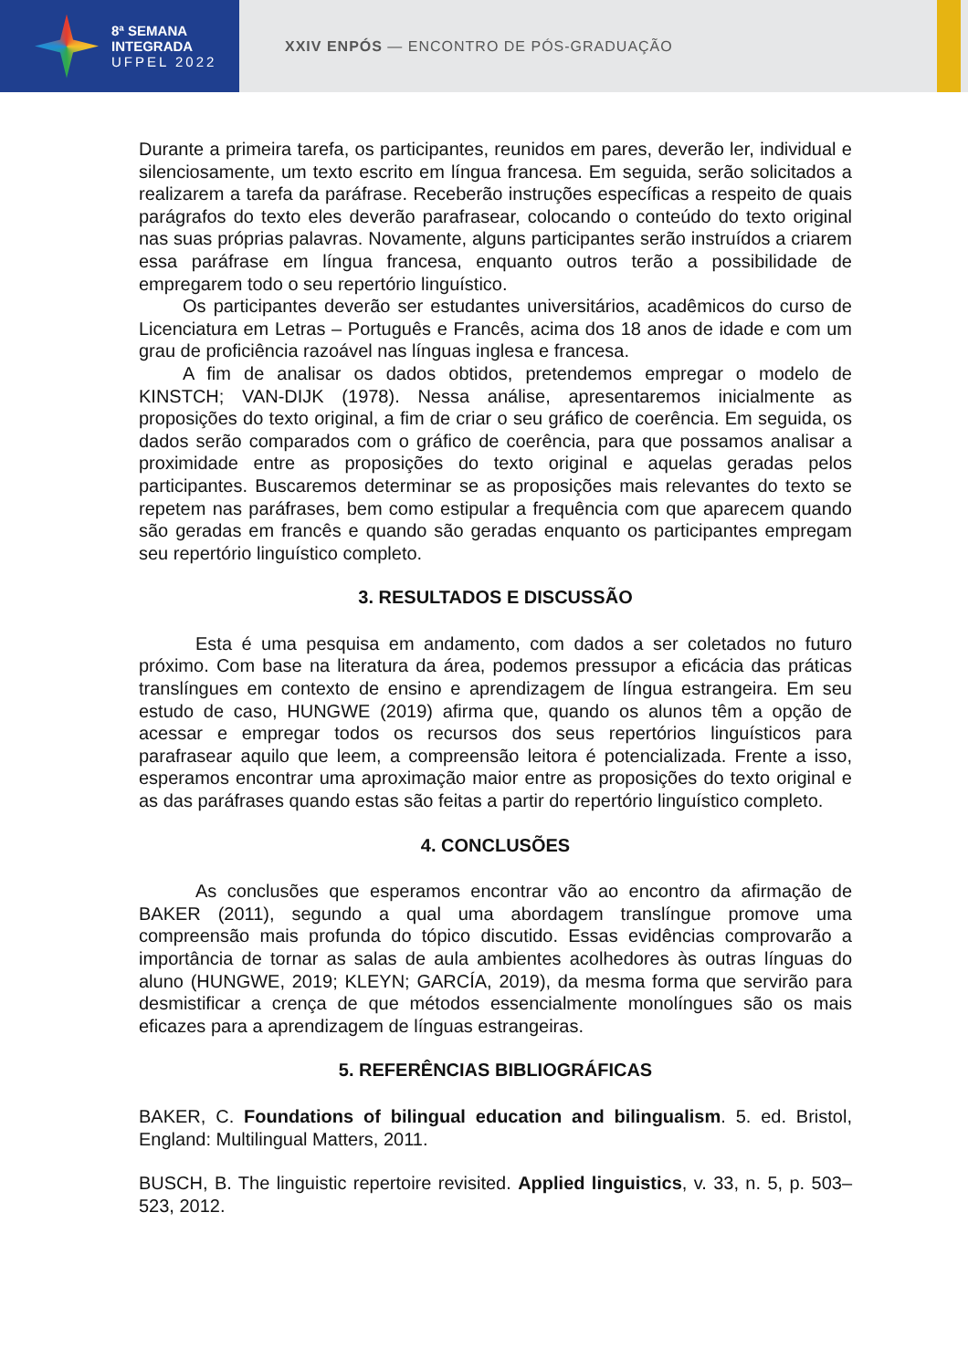8ª SEMANA
INTEGRADA
UFPEL 2022
XXIV ENPÓS — ENCONTRO DE PÓS-GRADUAÇÃO
Durante a primeira tarefa, os participantes, reunidos em pares, deverão ler, individual e silenciosamente, um texto escrito em língua francesa. Em seguida, serão solicitados a realizarem a tarefa da paráfrase. Receberão instruções específicas a respeito de quais parágrafos do texto eles deverão parafrasear, colocando o conteúdo do texto original nas suas próprias palavras. Novamente, alguns participantes serão instruídos a criarem essa paráfrase em língua francesa, enquanto outros terão a possibilidade de empregarem todo o seu repertório linguístico.
Os participantes deverão ser estudantes universitários, acadêmicos do curso de Licenciatura em Letras – Português e Francês, acima dos 18 anos de idade e com um grau de proficiência razoável nas línguas inglesa e francesa.
A fim de analisar os dados obtidos, pretendemos empregar o modelo de KINSTCH; VAN-DIJK (1978). Nessa análise, apresentaremos inicialmente as proposições do texto original, a fim de criar o seu gráfico de coerência. Em seguida, os dados serão comparados com o gráfico de coerência, para que possamos analisar a proximidade entre as proposições do texto original e aquelas geradas pelos participantes. Buscaremos determinar se as proposições mais relevantes do texto se repetem nas paráfrases, bem como estipular a frequência com que aparecem quando são geradas em francês e quando são geradas enquanto os participantes empregam seu repertório linguístico completo.
3. RESULTADOS E DISCUSSÃO
Esta é uma pesquisa em andamento, com dados a ser coletados no futuro próximo. Com base na literatura da área, podemos pressupor a eficácia das práticas translíngues em contexto de ensino e aprendizagem de língua estrangeira. Em seu estudo de caso, HUNGWE (2019) afirma que, quando os alunos têm a opção de acessar e empregar todos os recursos dos seus repertórios linguísticos para parafrasear aquilo que leem, a compreensão leitora é potencializada. Frente a isso, esperamos encontrar uma aproximação maior entre as proposições do texto original e as das paráfrases quando estas são feitas a partir do repertório linguístico completo.
4. CONCLUSÕES
As conclusões que esperamos encontrar vão ao encontro da afirmação de BAKER (2011), segundo a qual uma abordagem translíngue promove uma compreensão mais profunda do tópico discutido. Essas evidências comprovarão a importância de tornar as salas de aula ambientes acolhedores às outras línguas do aluno (HUNGWE, 2019; KLEYN; GARCÍA, 2019), da mesma forma que servirão para desmistificar a crença de que métodos essencialmente monolíngues são os mais eficazes para a aprendizagem de línguas estrangeiras.
5. REFERÊNCIAS BIBLIOGRÁFICAS
BAKER, C. Foundations of bilingual education and bilingualism. 5. ed. Bristol, England: Multilingual Matters, 2011.
BUSCH, B. The linguistic repertoire revisited. Applied linguistics, v. 33, n. 5, p. 503–523, 2012.